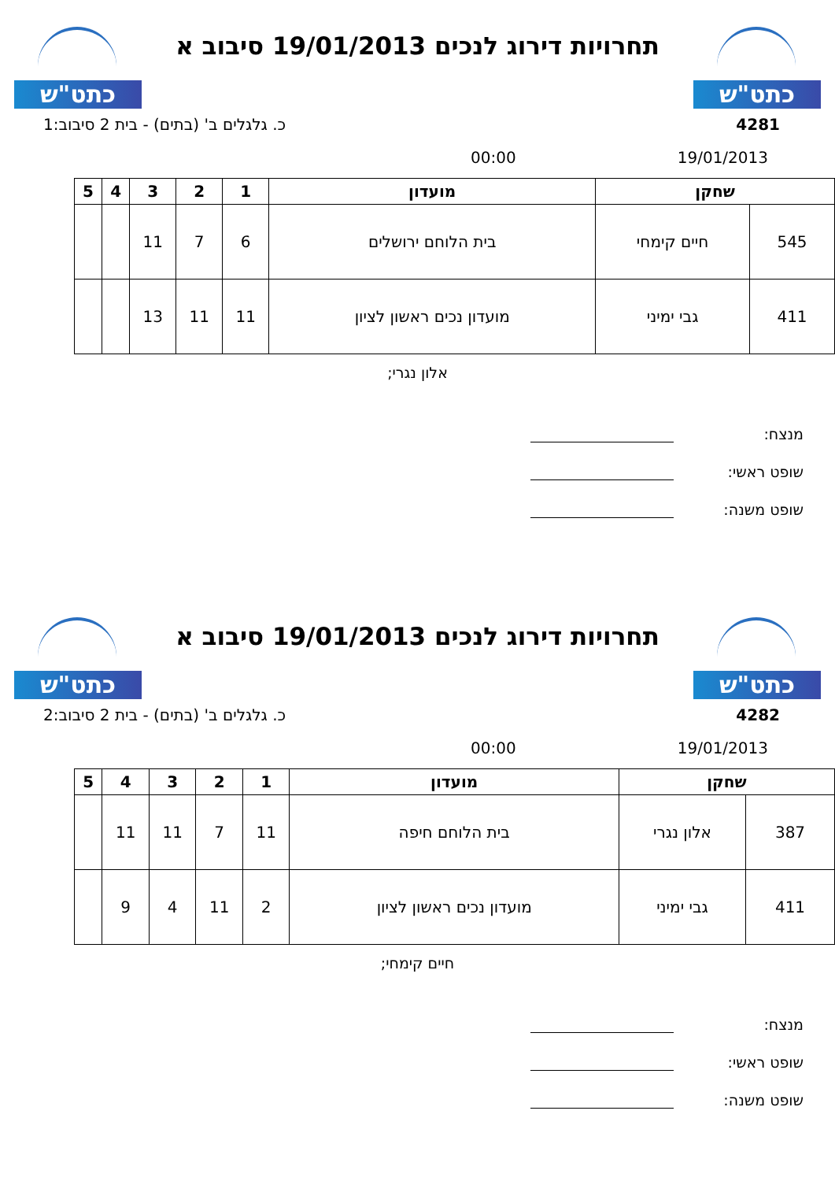כתט"ש
תחרויות דירוג לנכים 19/01/2013 סיבוב א
כתט"ש
4281 כ. גלגלים ב' (בתים) - בית 2 סיבוב:1
19/01/2013 00:00
| שחקן | | מועדון | 1 | 2 | 3 | 4 | 5 |
| --- | --- | --- | --- | --- | --- | --- | --- |
| 545 | חיים קימחי | בית הלוחם ירושלים | 6 | 7 | 11 | | |
| 411 | גבי ימיני | מועדון נכים ראשון לציון | 11 | 11 | 13 | | |
אלון נגרי;
מנצח:
שופט ראשי:
שופט משנה:
כתט"ש
תחרויות דירוג לנכים 19/01/2013 סיבוב א
כתט"ש
4282 כ. גלגלים ב' (בתים) - בית 2 סיבוב:2
19/01/2013 00:00
| שחקן | | מועדון | 1 | 2 | 3 | 4 | 5 |
| --- | --- | --- | --- | --- | --- | --- | --- |
| 387 | אלון נגרי | בית הלוחם חיפה | 11 | 7 | 11 | 11 | |
| 411 | גבי ימיני | מועדון נכים ראשון לציון | 2 | 11 | 4 | 9 | |
חיים קימחי;
מנצח:
שופט ראשי:
שופט משנה: